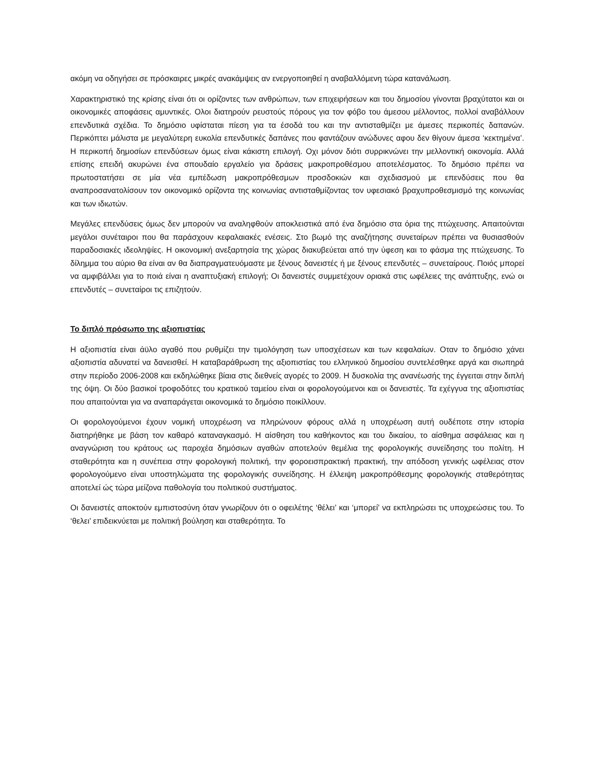ακόμη να οδηγήσει σε πρόσκαιρες μικρές ανακάμψεις αν ενεργοποιηθεί η αναβαλλόμενη τώρα κατανάλωση.
Χαρακτηριστικό της κρίσης είναι ότι οι ορίζοντες των ανθρώπων, των επιχειρήσεων και του δημοσίου γίνονται βραχύτατοι και οι οικονομικές αποφάσεις αμυντικές. Ολοι διατηρούν ρευστούς πόρους για τον φόβο του άμεσου μέλλοντος, πολλοί αναβάλλουν επενδυτικά σχέδια. Το δημόσιο υφίσταται πίεση για τα έσοδά του και την αντισταθμίζει με άμεσες περικοπές δαπανών. Περικόπτει μάλιστα με μεγαλύτερη ευκολία επενδυτικές δαπάνες που φαντάζουν ανώδυνες αφου δεν θίγουν άμεσα ‘κεκτημένα’. Η περικοπή δημοσίων επενδύσεων όμως είναι κάκιστη επιλογή. Οχι μόνον διότι συρρικνώνει την μελλοντική οικονομία. Αλλά επίσης επειδή ακυρώνει ένα σπουδαίο εργαλείο για δράσεις μακροπροθέσμου αποτελέσματος. Το δημόσιο πρέπει να πρωτοστατήσει σε μία νέα εμπέδωση μακροπρόθεσμων προσδοκιών και σχεδιασμού με επενδύσεις που θα αναπροσανατολίσουν τον οικονομικό ορίζοντα της κοινωνίας αντισταθμίζοντας τον υφεσιακό βραχυπροθεσμισμό της κοινωνίας και των ιδιωτών.
Μεγάλες επενδύσεις όμως δεν μπορούν να αναληφθούν αποκλειστικά από ένα δημόσιο στα όρια της πτώχευσης. Απαιτούνται μεγάλοι συνέταιροι που θα παράσχουν κεφαλαιακές ενέσεις. Στο βωμό της αναζήτησης συνεταίρων πρέπει να θυσιασθούν παραδοσιακές ιδεοληψίες. Η οικονομική ανεξαρτησία της χώρας διακυβεύεται από την ύφεση και το φάσμα της πτώχευσης. Το δίλημμα του αύριο θα είναι αν θα διαπραγματευόμαστε με ξένους δανειστές ή με ξένους επενδυτές – συνεταίρους. Ποιός μπορεί να αμφιβάλλει για το ποιά είναι η αναπτυξιακή επιλογή; Οι δανειστές συμμετέχουν οριακά στις ωφέλειες της ανάπτυξης, ενώ οι επενδυτές – συνεταίροι τις επιζητούν.
Το διπλό πρόσωπο της αξιοπιστίας
Η αξιοπιστία είναι άϋλο αγαθό που ρυθμίζει την τιμολόγηση των υποσχέσεων και των κεφαλαίων. Οταν το δημόσιο χάνει αξιοπιστία αδυνατεί να δανεισθεί. Η καταβαράθρωση της αξιοπιστίας του ελληνικού δημοσίου συντελέσθηκε αργά και σιωπηρά στην περίοδο 2006-2008 και εκδηλώθηκε βίαια στις διεθνείς αγορές το 2009. Η δυσκολία της ανανέωσής της έγγειται στην διπλή της όψη. Οι δύο βασικοί τροφοδότες του κρατικού ταμείου είναι οι φορολογούμενοι και οι δανειστές. Τα εχέγγυα της αξιοπιστίας που απαιτούνται για να αναπαράγεται οικονομικά το δημόσιο ποικίλλουν.
Οι φορολογούμενοι έχουν νομική υποχρέωση να πληρώνουν φόρους αλλά η υποχρέωση αυτή ουδέποτε στην ιστορία διατηρήθηκε με βάση τον καθαρό καταναγκασμό. Η αίσθηση του καθήκοντος και του δικαίου, το αίσθημα ασφάλειας και η αναγνώριση του κράτους ως παροχέα δημόσιων αγαθών αποτελούν θεμέλια της φορολογικής συνείδησης του πολίτη. Η σταθερότητα και η συνέπεια στην φορολογική πολιτική, την φοροεισπρακτική πρακτική, την απόδοση γενικής ωφέλειας στον φορολογούμενο είναι υποστηλώματα της φορολογικής συνείδησης. Η έλλειψη μακροπρόθεσμης φορολογικής σταθερότητας αποτελεί ώς τώρα μείζονα παθολογία του πολιτικού συστήματος.
Οι δανειστές αποκτούν εμπιστοσύνη όταν γνωρίζουν ότι ο οφειλέτης ‘θέλει’ και ‘μπορεί’ να εκπληρώσει τις υποχρεώσεις του. Το ‘θελει’ επιδεικνύεται με πολιτική βούληση και σταθερότητα. Το